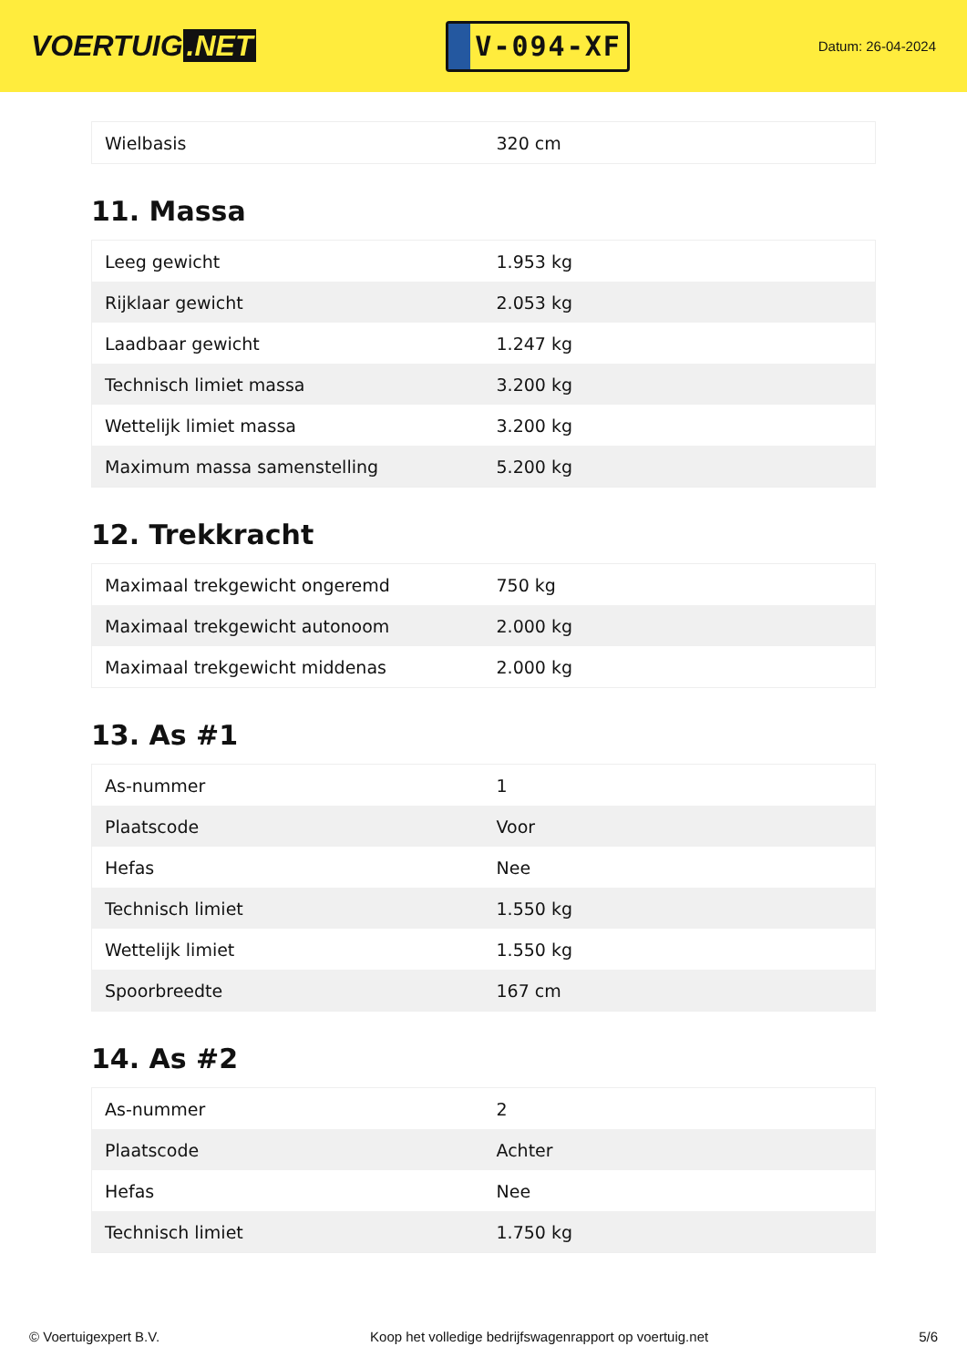VOERTUIG.NET
V-094-XF
Datum: 26-04-2024
| Wielbasis | 320 cm |
11. Massa
| Leeg gewicht | 1.953 kg |
| Rijklaar gewicht | 2.053 kg |
| Laadbaar gewicht | 1.247 kg |
| Technisch limiet massa | 3.200 kg |
| Wettelijk limiet massa | 3.200 kg |
| Maximum massa samenstelling | 5.200 kg |
12. Trekkracht
| Maximaal trekgewicht ongeremd | 750 kg |
| Maximaal trekgewicht autonoom | 2.000 kg |
| Maximaal trekgewicht middenas | 2.000 kg |
13. As #1
| As-nummer | 1 |
| Plaatscode | Voor |
| Hefas | Nee |
| Technisch limiet | 1.550 kg |
| Wettelijk limiet | 1.550 kg |
| Spoorbreedte | 167 cm |
14. As #2
| As-nummer | 2 |
| Plaatscode | Achter |
| Hefas | Nee |
| Technisch limiet | 1.750 kg |
© Voertuigexpert B.V. Koop het volledige bedrijfswagenrapport op voertuig.net 5/6